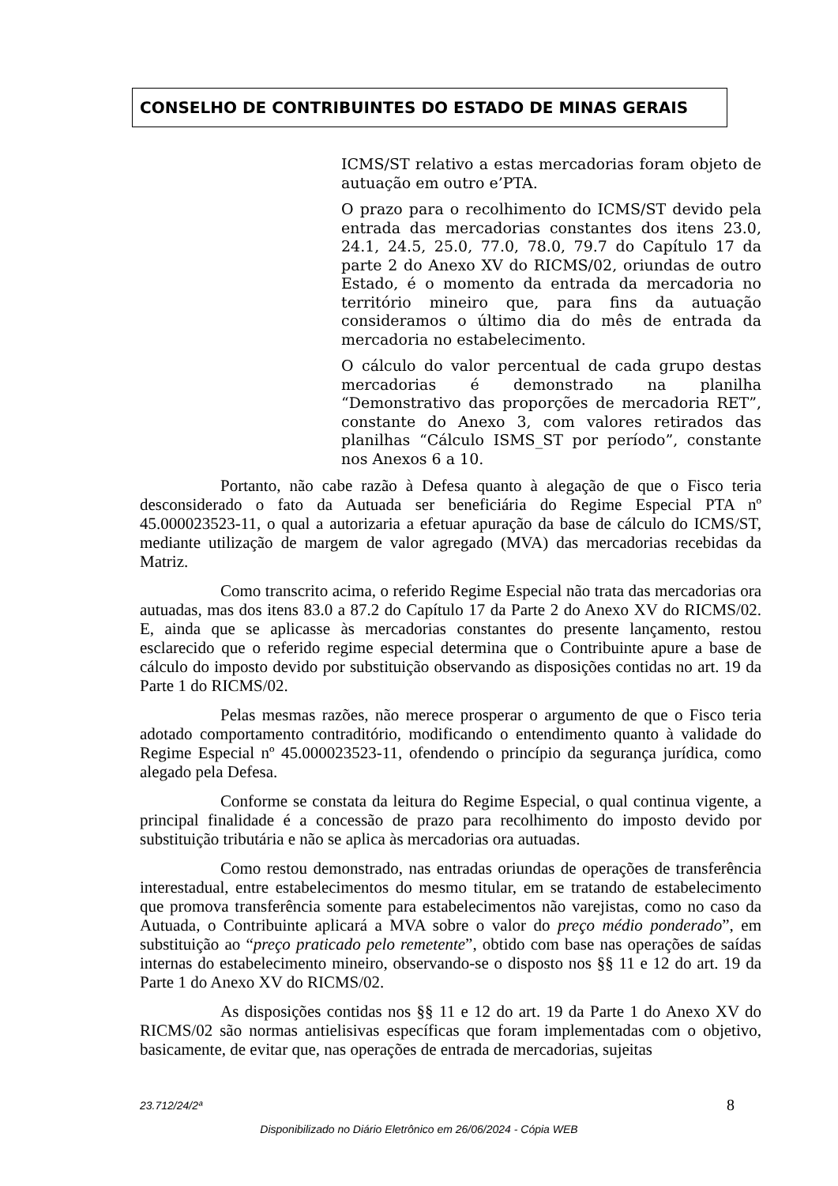CONSELHO DE CONTRIBUINTES DO ESTADO DE MINAS GERAIS
ICMS/ST relativo a estas mercadorias foram objeto de autuação em outro e’PTA.
O prazo para o recolhimento do ICMS/ST devido pela entrada das mercadorias constantes dos itens 23.0, 24.1, 24.5, 25.0, 77.0, 78.0, 79.7 do Capítulo 17 da parte 2 do Anexo XV do RICMS/02, oriundas de outro Estado, é o momento da entrada da mercadoria no território mineiro que, para fins da autuação consideramos o último dia do mês de entrada da mercadoria no estabelecimento.
O cálculo do valor percentual de cada grupo destas mercadorias é demonstrado na planilha “Demonstrativo das proporções de mercadoria RET”, constante do Anexo 3, com valores retirados das planilhas “Cálculo ISMS_ST por período”, constante nos Anexos 6 a 10.
Portanto, não cabe razão à Defesa quanto à alegação de que o Fisco teria desconsiderado o fato da Autuada ser beneficiária do Regime Especial PTA nº 45.000023523-11, o qual a autorizaria a efetuar apuração da base de cálculo do ICMS/ST, mediante utilização de margem de valor agregado (MVA) das mercadorias recebidas da Matriz.
Como transcrito acima, o referido Regime Especial não trata das mercadorias ora autuadas, mas dos itens 83.0 a 87.2 do Capítulo 17 da Parte 2 do Anexo XV do RICMS/02. E, ainda que se aplicasse às mercadorias constantes do presente lançamento, restou esclarecido que o referido regime especial determina que o Contribuinte apure a base de cálculo do imposto devido por substituição observando as disposições contidas no art. 19 da Parte 1 do RICMS/02.
Pelas mesmas razões, não merece prosperar o argumento de que o Fisco teria adotado comportamento contraditório, modificando o entendimento quanto à validade do Regime Especial nº 45.000023523-11, ofendendo o princípio da segurança jurídica, como alegado pela Defesa.
Conforme se constata da leitura do Regime Especial, o qual continua vigente, a principal finalidade é a concessão de prazo para recolhimento do imposto devido por substituição tributária e não se aplica às mercadorias ora autuadas.
Como restou demonstrado, nas entradas oriundas de operações de transferência interestadual, entre estabelecimentos do mesmo titular, em se tratando de estabelecimento que promova transferência somente para estabelecimentos não varejistas, como no caso da Autuada, o Contribuinte aplicará a MVA sobre o valor do preço médio ponderado”, em substituição ao “preço praticado pelo remetente”, obtido com base nas operações de saídas internas do estabelecimento mineiro, observando-se o disposto nos §§ 11 e 12 do art. 19 da Parte 1 do Anexo XV do RICMS/02.
As disposições contidas nos §§ 11 e 12 do art. 19 da Parte 1 do Anexo XV do RICMS/02 são normas antielisivas específicas que foram implementadas com o objetivo, basicamente, de evitar que, nas operações de entrada de mercadorias, sujeitas
23.712/24/2ª 8
Disponibilizado no Diário Eletrônico em 26/06/2024 - Cópia WEB